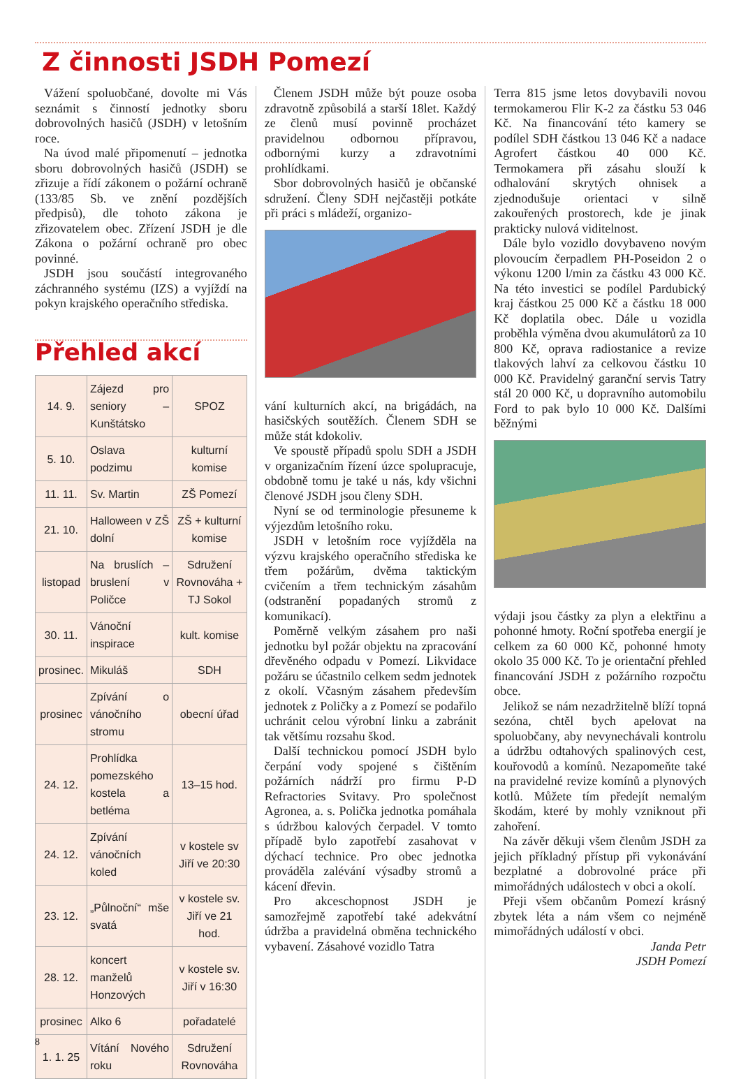Z činnosti JSDH Pomezí
Vážení spoluobčané, dovolte mi Vás seznámit s činností jednotky sboru dobrovolných hasičů (JSDH) v letošním roce.
Na úvod malé připomenutí – jednotka sboru dobrovolných hasičů (JSDH) se zřizuje a řídí zákonem o požární ochraně (133/85 Sb. ve znění pozdějších předpisů), dle tohoto zákona je zřizovatelem obec. Zřízení JSDH je dle Zákona o požární ochraně pro obec povinné.
JSDH jsou součástí integrovaného záchranného systému (IZS) a vyjíždí na pokyn krajského operačního střediska.
Přehled akcí
| 14. 9. | Zájezd pro seniory – Kunštátsko | SPOZ |
| 5. 10. | Oslava podzimu | kulturní komise |
| 11. 11. | Sv. Martin | ZŠ Pomezí |
| 21. 10. | Halloween v ZŠ dolní | ZŠ + kulturní komise |
| listopad | Na bruslích – bruslení v Poličce | Sdružení Rovnováha + TJ Sokol |
| 30. 11. | Vánoční inspirace | kult. komise |
| prosinec. | Mikuláš | SDH |
| prosinec | Zpívání o vánočního stromu | obecní úřad |
| 24. 12. | Prohlídka pomezského kostela a betléma | 13–15 hod. |
| 24. 12. | Zpívání vánočních koled | v kostele sv Jiří ve 20:30 |
| 23. 12. | „Půlnoční“ mše svatá | v kostele sv. Jiří ve 21 hod. |
| 28. 12. | koncert manželů Honzových | v kostele sv. Jiří v 16:30 |
| prosinec | Alko 6 | pořadatelé |
| 1. 1. 25 | Vítání Nového roku | Sdružení Rovnováha |
Členem JSDH může být pouze osoba zdravotně způsobilá a starší 18let. Každý ze členů musí povinně procházet pravidelnou odbornou přípravou, odbornými kurzy a zdravotními prohlídkami.
Sbor dobrovolných hasičů je občanské sdružení. Členy SDH nejčastěji potkáte při práci s mládeží, organizo-
vání kulturních akcí, na brigádách, na hasičských soutěžích. Členem SDH se může stát kdokoliv.
Ve spoustě případů spolu SDH a JSDH v organizačním řízení úzce spolupracuje, obdobně tomu je také u nás, kdy všichni členové JSDH jsou členy SDH.
Nyní se od terminologie přesuneme k výjezdům letošního roku.
JSDH v letošním roce vyjížděla na výzvu krajského operačního střediska ke třem požárům, dvěma taktickým cvičením a třem technickým zásahům (odstranění popadaných stromů z komunikací).
Poměrně velkým zásahem pro naši jednotku byl požár objektu na zpracování dřevěného odpadu v Pomezí. Likvidace požáru se účastnilo celkem sedm jednotek z okolí. Včasným zásahem především jednotek z Poličky a z Pomezí se podařilo uchránit celou výrobní linku a zabránit tak většímu rozsahu škod.
Další technickou pomocí JSDH bylo čerpání vody spojené s čištěním požárních nádrží pro firmu P-D Refractories Svitavy. Pro společnost Agronea, a. s. Polička jednotka pomáhala s údržbou kalových čerpadel. V tomto případě bylo zapotřebí zasahovat v dýchací technice. Pro obec jednotka prováděla zalévání výsadby stromů a kácení dřevin.
Pro akceschopnost JSDH je samozřejmě zapotřebí také adekvátní údržba a pravidelná obměna technického vybavení. Zásahové vozidlo Tatra
Terra 815 jsme letos dovybavili novou termokamerou Flir K-2 za částku 53 046 Kč. Na financování této kamery se podílel SDH částkou 13 046 Kč a nadace Agrofert částkou 40 000 Kč. Termokamera při zásahu slouží k odhalování skrytých ohnisek a zjednodušuje orientaci v silně zakouřených prostorech, kde je jinak prakticky nulová viditelnost.
Dále bylo vozidlo dovybaveno novým plovoucím čerpadlem PH-Poseidon 2 o výkonu 1200 l/min za částku 43 000 Kč. Na této investici se podílel Pardubický kraj částkou 25 000 Kč a částku 18 000 Kč doplatila obec. Dále u vozidla proběhla výměna dvou akumulátorů za 10 800 Kč, oprava radiostanice a revize tlakových lahví za celkovou částku 10 000 Kč. Pravidelný garanční servis Tatry stál 20 000 Kč, u dopravního automobilu Ford to pak bylo 10 000 Kč. Dalšími běžnými
výdaji jsou částky za plyn a elektřinu a pohonné hmoty. Roční spotřeba energií je celkem za 60 000 Kč, pohonné hmoty okolo 35 000 Kč. To je orientační přehled financování JSDH z požárního rozpočtu obce.
Jelikož se nám nezadržitelně blíží topná sezóna, chtěl bych apelovat na spoluobčany, aby nevynechávali kontrolu a údržbu odtahových spalinových cest, kouřovodů a komínů. Nezapomeňte také na pravidelné revize komínů a plynových kotlů. Můžete tím předejít nemalým škodám, které by mohly vzniknout při zahoření.
Na závěr děkuji všem členům JSDH za jejich příkladný přístup při vykonávání bezplatné a dobrovolné práce při mimořádných událostech v obci a okolí.
Přeji všem občanům Pomezí krásný zbytek léta a nám všem co nejméně mimořádných událostí v obci.
Janda Petr
JSDH Pomezí
8